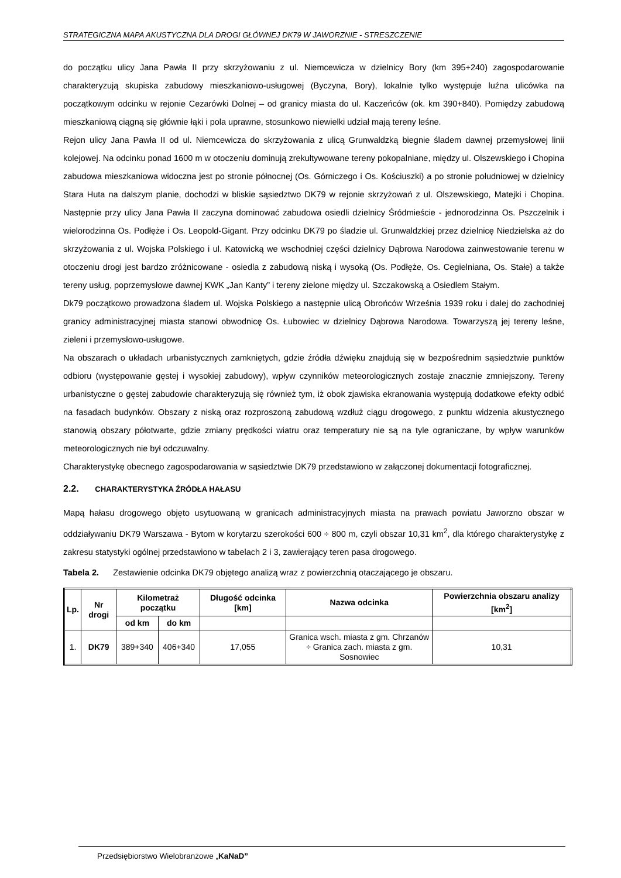STRATEGICZNA MAPA AKUSTYCZNA DLA DROGI GŁÓWNEJ DK79 W JAWORZNIE - STRESZCZENIE
do początku ulicy Jana Pawła II przy skrzyżowaniu z ul. Niemcewicza w dzielnicy Bory (km 395+240) zagospodarowanie charakteryzują skupiska zabudowy mieszkaniowo-usługowej (Byczyna, Bory), lokalnie tylko występuje luźna ulicówka na początkowym odcinku w rejonie Cezarówki Dolnej – od granicy miasta do ul. Kaczeńców (ok. km 390+840). Pomiędzy zabudową mieszkaniową ciągną się głównie łąki i pola uprawne, stosunkowo niewielki udział mają tereny leśne.
Rejon ulicy Jana Pawła II od ul. Niemcewicza do skrzyżowania z ulicą Grunwaldzką biegnie śladem dawnej przemysłowej linii kolejowej. Na odcinku ponad 1600 m w otoczeniu dominują zrekultywowane tereny pokopalniane, między ul. Olszewskiego i Chopina zabudowa mieszkaniowa widoczna jest po stronie północnej (Os. Górniczego i Os. Kościuszki) a po stronie południowej w dzielnicy Stara Huta na dalszym planie, dochodzi w bliskie sąsiedztwo DK79 w rejonie skrzyżowań z ul. Olszewskiego, Matejki i Chopina. Następnie przy ulicy Jana Pawła II zaczyna dominować zabudowa osiedli dzielnicy Śródmieście - jednorodzinna Os. Pszczelnik i wielorodzinna Os. Podłęże i Os. Leopold-Gigant. Przy odcinku DK79 po śladzie ul. Grunwaldzkiej przez dzielnicę Niedzielska aż do skrzyżowania z ul. Wojska Polskiego i ul. Katowicką we wschodniej części dzielnicy Dąbrowa Narodowa zainwestowanie terenu w otoczeniu drogi jest bardzo zróżnicowane - osiedla z zabudową niską i wysoką (Os. Podłęże, Os. Cegielniana, Os. Stałe) a także tereny usług, poprzemysłowe dawnej KWK „Jan Kanty” i tereny zielone między ul. Szczakowską a Osiedlem Stałym.
Dk79 początkowo prowadzona śladem ul. Wojska Polskiego a następnie ulicą Obrońców Września 1939 roku i dalej do zachodniej granicy administracyjnej miasta stanowi obwodnicę Os. Łubowiec w dzielnicy Dąbrowa Narodowa. Towarzyszą jej tereny leśne, zieleni i przemysłowo-usługowe.
Na obszarach o układach urbanistycznych zamkniętych, gdzie źródła dźwięku znajdują się w bezpośrednim sąsiedztwie punktów odbioru (występowanie gęstej i wysokiej zabudowy), wpływ czynników meteorologicznych zostaje znacznie zmniejszony. Tereny urbanistyczne o gęstej zabudowie charakteryzują się również tym, iż obok zjawiska ekranowania występują dodatkowe efekty odbić na fasadach budynków. Obszary z niską oraz rozproszoną zabudową wzdłuż ciągu drogowego, z punktu widzenia akustycznego stanowią obszary półotwarte, gdzie zmiany prędkości wiatru oraz temperatury nie są na tyle ograniczane, by wpływ warunków meteorologicznych nie był odczuwalny.
Charakterystykę obecnego zagospodarowania w sąsiedztwie DK79 przedstawiono w załączonej dokumentacji fotograficznej.
2.2. CHARAKTERYSTYKA ŹRÓDŁA HAŁASU
Mapą hałasu drogowego objęto usytuowaną w granicach administracyjnych miasta na prawach powiatu Jaworzno obszar w oddziaływaniu DK79 Warszawa - Bytom w korytarzu szerokości 600 ÷ 800 m, czyli obszar 10,31 km<sup>2</sup>, dla którego charakterystykę z zakresu statystyki ogólnej przedstawiono w tabelach 2 i 3, zawierający teren pasa drogowego.
Tabela 2. Zestawienie odcinka DK79 objętego analizą wraz z powierzchnią otaczającego je obszaru.
| Lp. | Nr drogi | Kilometraż początku | | Długość odcinka [km] | Nazwa odcinka | Powierzchnia obszaru analizy [km<sup>2</sup>] |
| --- | --- | --- | --- | --- | --- | --- |
| | | od km | do km | | | |
| 1. | DK79 | 389+340 | 406+340 | 17,055 | Granica wsch. miasta z gm. Chrzanów ÷ Granica zach. miasta z gm. Sosnowiec | 10,31 |
Przedsiębiorstwo Wielobranżowe „KaNaD”